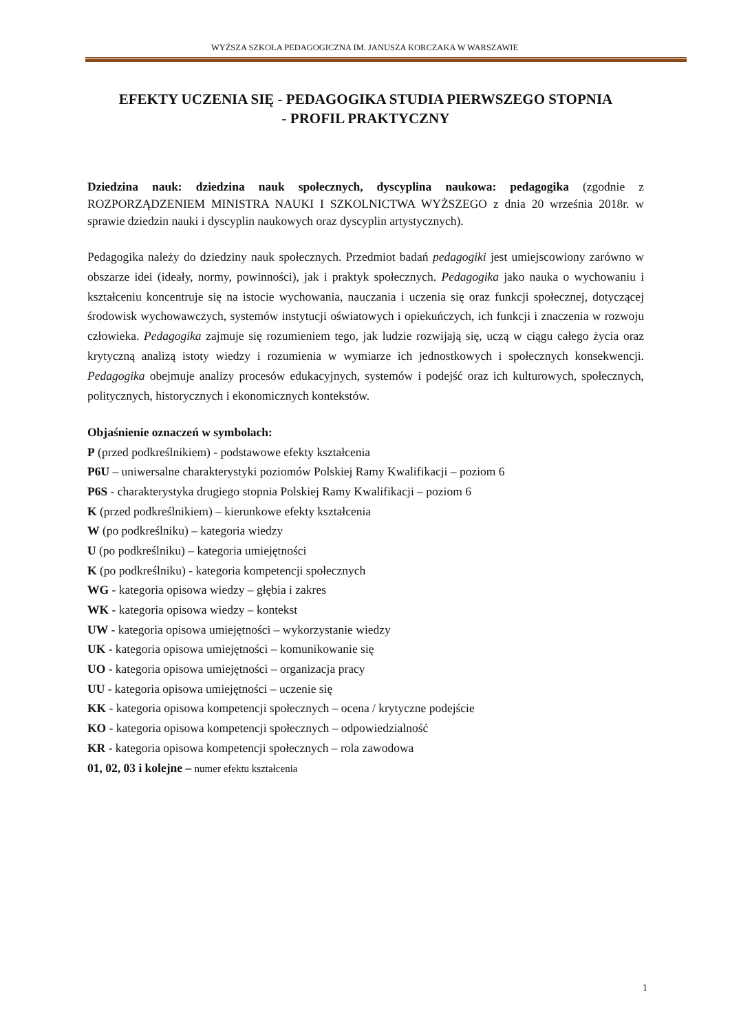WYŻSZA SZKOŁA PEDAGOGICZNA IM. JANUSZA KORCZAKA W WARSZAWIE
EFEKTY UCZENIA SIĘ - PEDAGOGIKA STUDIA PIERWSZEGO STOPNIA
- PROFIL PRAKTYCZNY
Dziedzina nauk: dziedzina nauk społecznych, dyscyplina naukowa: pedagogika (zgodnie z ROZPORZĄDZENIEM MINISTRA NAUKI I SZKOLNICTWA WYŻSZEGO z dnia 20 września 2018r. w sprawie dziedzin nauki i dyscyplin naukowych oraz dyscyplin artystycznych).
Pedagogika należy do dziedziny nauk społecznych. Przedmiot badań pedagogiki jest umiejscowiony zarówno w obszarze idei (ideały, normy, powinności), jak i praktyk społecznych. Pedagogika jako nauka o wychowaniu i kształceniu koncentruje się na istocie wychowania, nauczania i uczenia się oraz funkcji społecznej, dotyczącej środowisk wychowawczych, systemów instytucji oświatowych i opiekuńczych, ich funkcji i znaczenia w rozwoju człowieka. Pedagogika zajmuje się rozumieniem tego, jak ludzie rozwijają się, uczą w ciągu całego życia oraz krytyczną analizą istoty wiedzy i rozumienia w wymiarze ich jednostkowych i społecznych konsekwencji. Pedagogika obejmuje analizy procesów edukacyjnych, systemów i podejść oraz ich kulturowych, społecznych, politycznych, historycznych i ekonomicznych kontekstów.
Objaśnienie oznaczeń w symbolach:
P (przed podkreślnikiem) - podstawowe efekty kształcenia
P6U – uniwersalne charakterystyki poziomów Polskiej Ramy Kwalifikacji – poziom 6
P6S - charakterystyka drugiego stopnia Polskiej Ramy Kwalifikacji – poziom 6
K (przed podkreślnikiem) – kierunkowe efekty kształcenia
W (po podkreślniku) – kategoria wiedzy
U (po podkreślniku) – kategoria umiejętności
K (po podkreślniku) - kategoria kompetencji społecznych
WG - kategoria opisowa wiedzy – głębia i zakres
WK - kategoria opisowa wiedzy – kontekst
UW - kategoria opisowa umiejętności – wykorzystanie wiedzy
UK - kategoria opisowa umiejętności – komunikowanie się
UO - kategoria opisowa umiejętności – organizacja pracy
UU - kategoria opisowa umiejętności – uczenie się
KK - kategoria opisowa kompetencji społecznych – ocena / krytyczne podejście
KO - kategoria opisowa kompetencji społecznych – odpowiedzialność
KR - kategoria opisowa kompetencji społecznych – rola zawodowa
01, 02, 03 i kolejne – numer efektu kształcenia
1